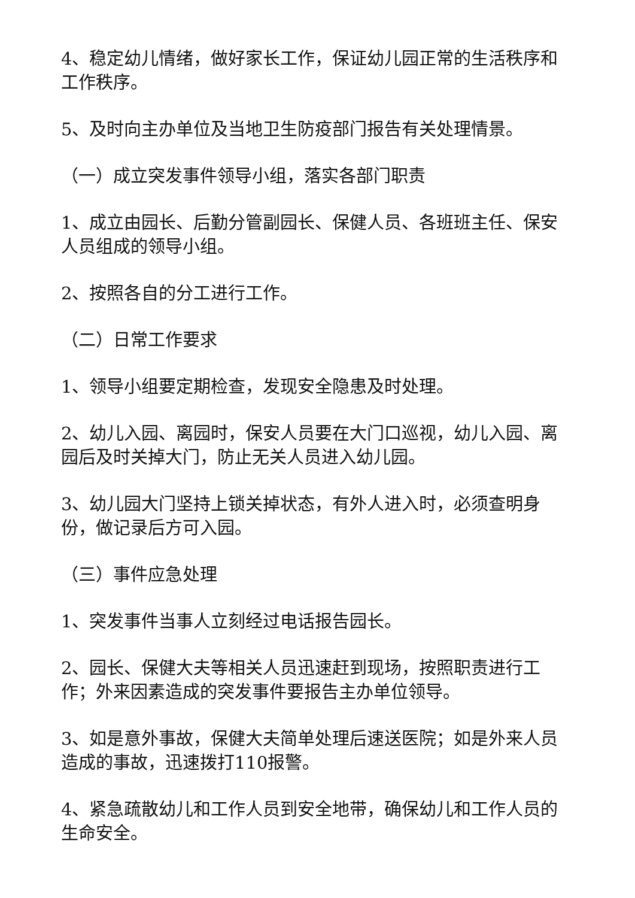4、稳定幼儿情绪，做好家长工作，保证幼儿园正常的生活秩序和工作秩序。
5、及时向主办单位及当地卫生防疫部门报告有关处理情景。
（一）成立突发事件领导小组，落实各部门职责
1、成立由园长、后勤分管副园长、保健人员、各班班主任、保安人员组成的领导小组。
2、按照各自的分工进行工作。
（二）日常工作要求
1、领导小组要定期检查，发现安全隐患及时处理。
2、幼儿入园、离园时，保安人员要在大门口巡视，幼儿入园、离园后及时关掉大门，防止无关人员进入幼儿园。
3、幼儿园大门坚持上锁关掉状态，有外人进入时，必须查明身份，做记录后方可入园。
（三）事件应急处理
1、突发事件当事人立刻经过电话报告园长。
2、园长、保健大夫等相关人员迅速赶到现场，按照职责进行工作；外来因素造成的突发事件要报告主办单位领导。
3、如是意外事故，保健大夫简单处理后速送医院；如是外来人员造成的事故，迅速拨打110报警。
4、紧急疏散幼儿和工作人员到安全地带，确保幼儿和工作人员的生命安全。